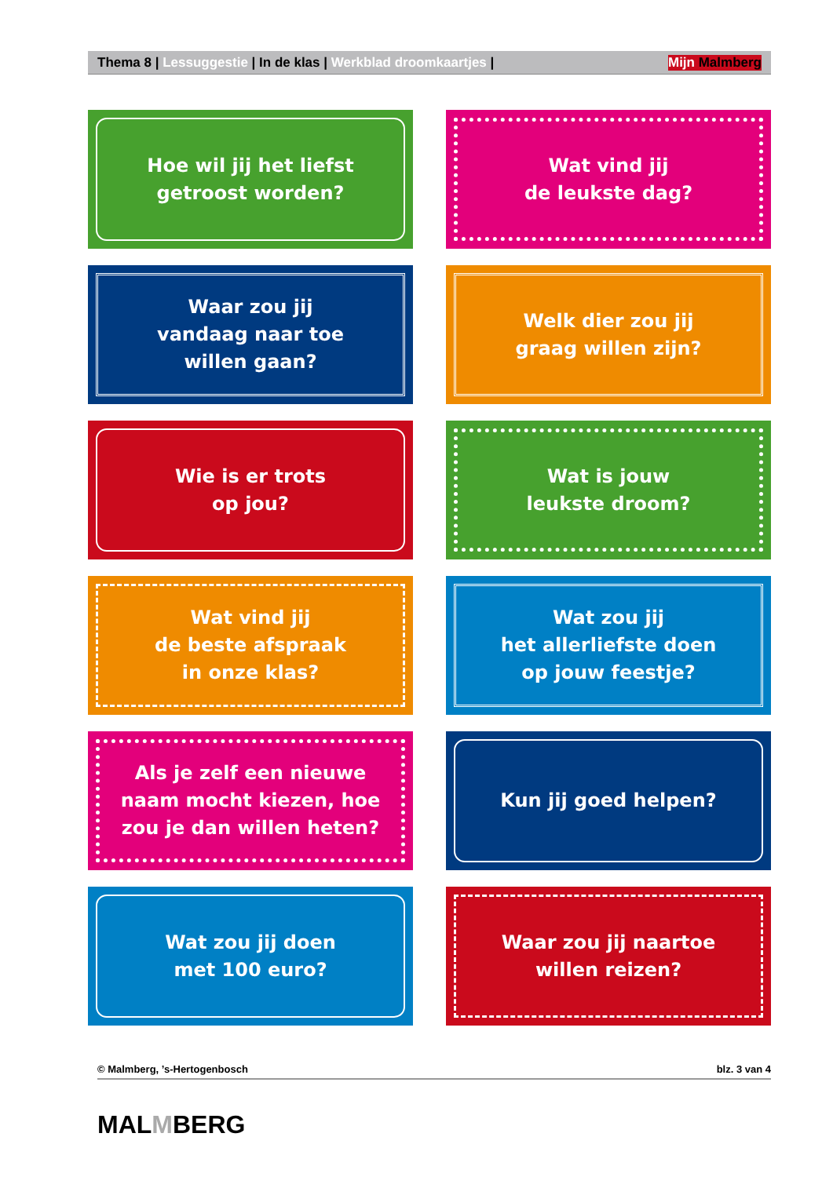Thema 8 | Lessuggestie | In de klas | Werkblad droomkaartjes | Mijn Malmberg
Hoe wil jij het liefst
getroost worden?
Wat vind jij
de leukste dag?
Waar zou jij
vandaag naar toe
willen gaan?
Welk dier zou jij
graag willen zijn?
Wie is er trots
op jou?
Wat is jouw
leukste droom?
Wat vind jij
de beste afspraak
in onze klas?
Wat zou jij
het allerliefste doen
op jouw feestje?
Als je zelf een nieuwe
naam mocht kiezen, hoe
zou je dan willen heten?
Kun jij goed helpen?
Wat zou jij doen
met 100 euro?
Waar zou jij naartoe
willen reizen?
© Malmberg, ’s-Hertogenbosch blz. 3 van 4
MALMBERG